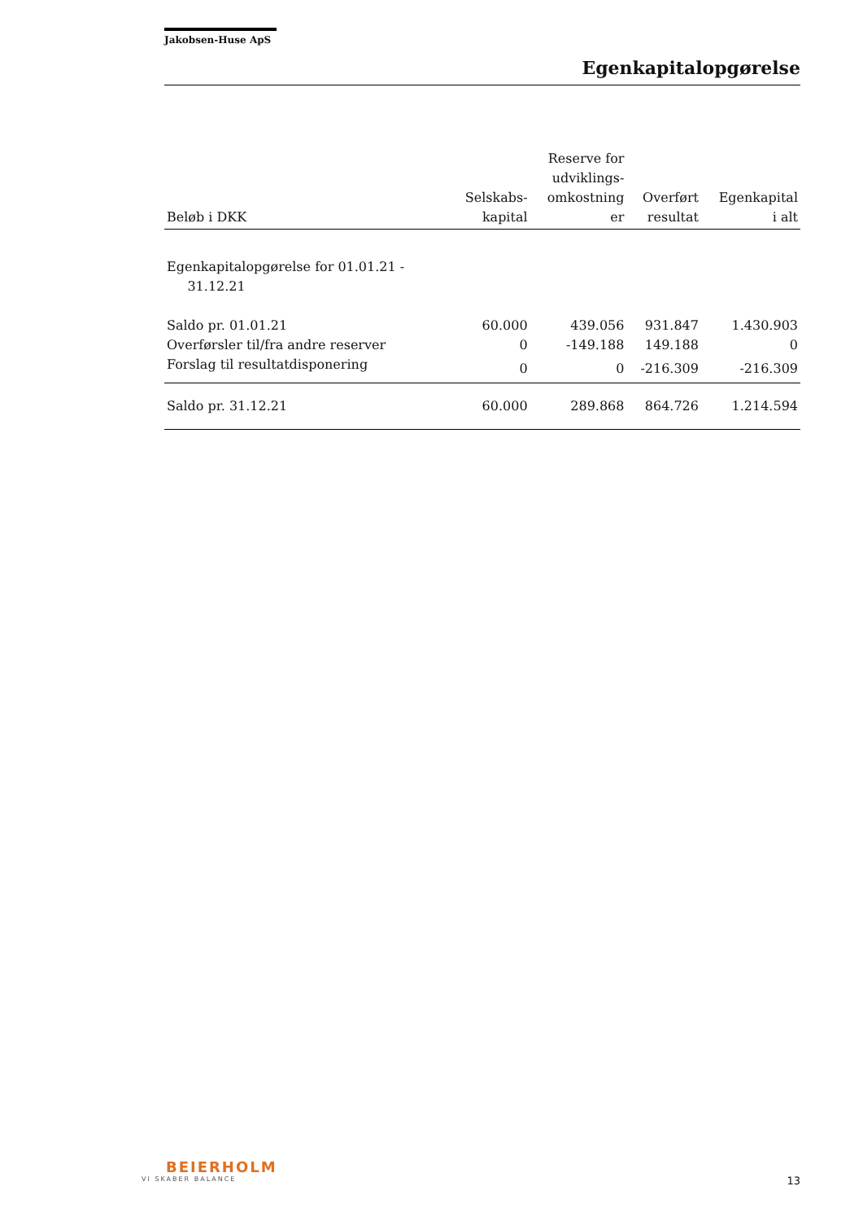Jakobsen-Huse ApS
Egenkapitalopgørelse
| Beløb i DKK | Selskabs- kapital | Reserve for udviklings- omkostning er | Overført resultat | Egenkapital i alt |
| --- | --- | --- | --- | --- |
| Egenkapitalopgørelse for 01.01.21 - 31.12.21 | | | | |
| Saldo pr. 01.01.21 | 60.000 | 439.056 | 931.847 | 1.430.903 |
| Overførsler til/fra andre reserver | 0 | -149.188 | 149.188 | 0 |
| Forslag til resultatdisponering | 0 | 0 | -216.309 | -216.309 |
| Saldo pr. 31.12.21 | 60.000 | 289.868 | 864.726 | 1.214.594 |
BEIERHOLM
VI SKABER BALANCE
13